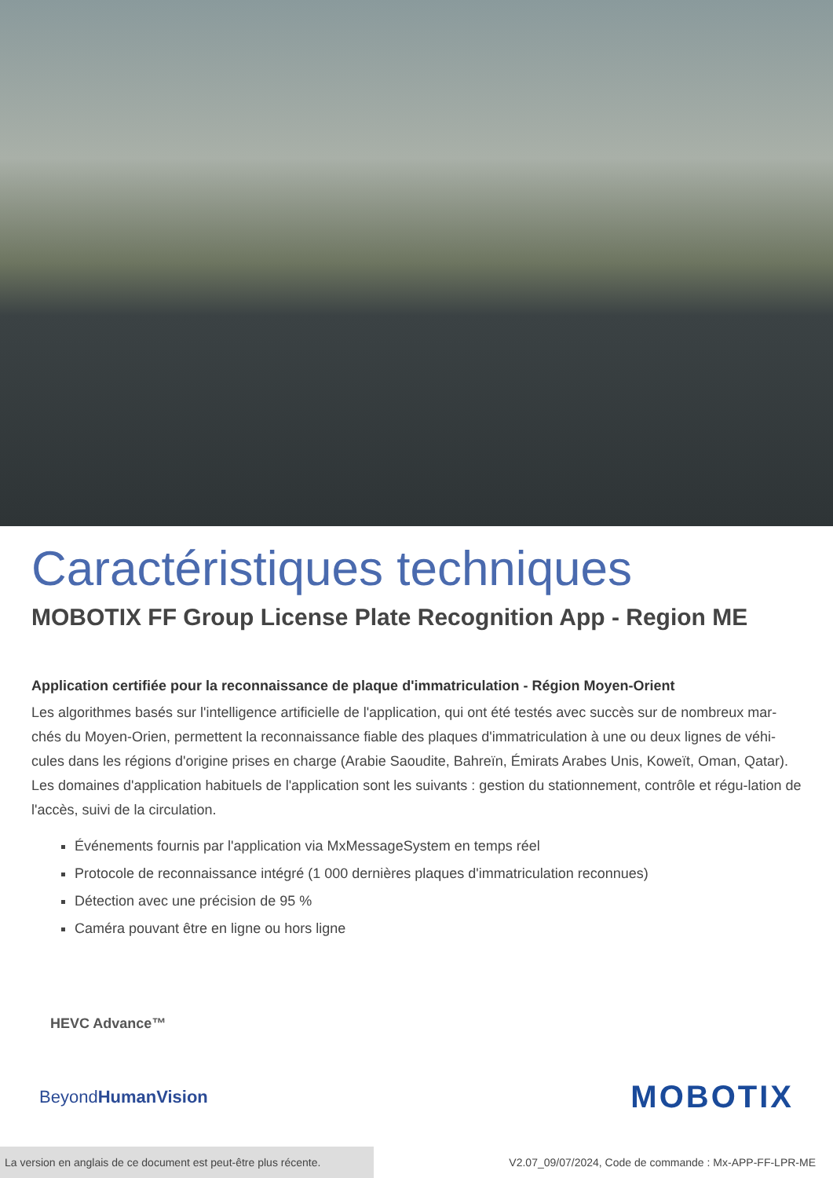Caractéristiques techniques
MOBOTIX FF Group License Plate Recognition App - Region ME
Application certifiée pour la reconnaissance de plaque d'immatriculation - Région Moyen-Orient
Les algorithmes basés sur l'intelligence artificielle de l'application, qui ont été testés avec succès sur de nombreux mar-chés du Moyen-Orien, permettent la reconnaissance fiable des plaques d'immatriculation à une ou deux lignes de véhi-cules dans les régions d'origine prises en charge (Arabie Saoudite, Bahreïn, Émirats Arabes Unis, Koweït, Oman, Qatar). Les domaines d'application habituels de l'application sont les suivants : gestion du stationnement, contrôle et régu-lation de l'accès, suivi de la circulation.
Événements fournis par l'application via MxMessageSystem en temps réel
Protocole de reconnaissance intégré (1 000 dernières plaques d'immatriculation reconnues)
Détection avec une précision de 95 %
Caméra pouvant être en ligne ou hors ligne
HEVC Advance™
BeyondHumanVision MOBOTIX
La version en anglais de ce document est peut-être plus récente. V2.07_09/07/2024, Code de commande : Mx-APP-FF-LPR-ME